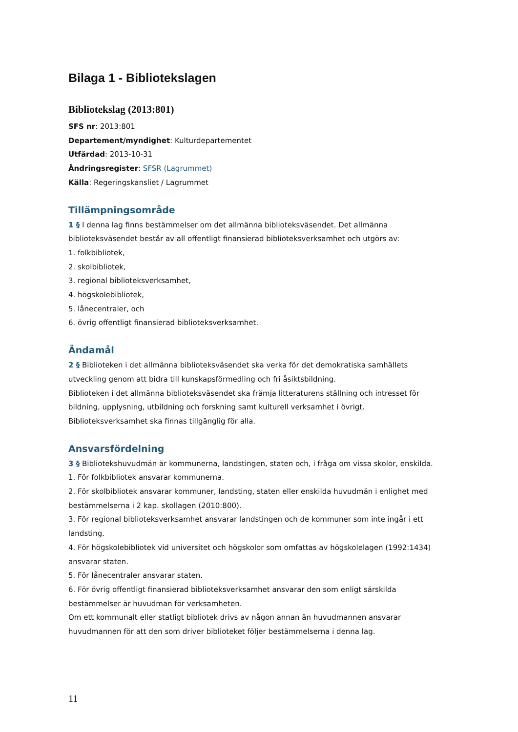Bilaga 1 - Bibliotekslagen
Bibliotekslag (2013:801)
SFS nr: 2013:801
Departement/myndighet: Kulturdepartementet
Utfärdad: 2013-10-31
Ändringsregister: SFSR (Lagrummet)
Källa: Regeringskansliet / Lagrummet
Tillämpningsområde
1 § I denna lag finns bestämmelser om det allmänna biblioteksväsendet. Det allmänna biblioteksväsendet består av all offentligt finansierad biblioteksverksamhet och utgörs av:
1. folkbibliotek,
2. skolbibliotek,
3. regional biblioteksverksamhet,
4. högskolebibliotek,
5. lånecentraler, och
6. övrig offentligt finansierad biblioteksverksamhet.
Ändamål
2 § Biblioteken i det allmänna biblioteksväsendet ska verka för det demokratiska samhällets utveckling genom att bidra till kunskapsförmedling och fri åsiktsbildning.
Biblioteken i det allmänna biblioteksväsendet ska främja litteraturens ställning och intresset för bildning, upplysning, utbildning och forskning samt kulturell verksamhet i övrigt.
Biblioteksverksamhet ska finnas tillgänglig för alla.
Ansvarsfördelning
3 § Bibliotekshuvudmän är kommunerna, landstingen, staten och, i fråga om vissa skolor, enskilda.
1. För folkbibliotek ansvarar kommunerna.
2. För skolbibliotek ansvarar kommuner, landsting, staten eller enskilda huvudmän i enlighet med bestämmelserna i 2 kap. skollagen (2010:800).
3. För regional biblioteksverksamhet ansvarar landstingen och de kommuner som inte ingår i ett landsting.
4. För högskolebibliotek vid universitet och högskolor som omfattas av högskolelagen (1992:1434) ansvarar staten.
5. För lånecentraler ansvarar staten.
6. För övrig offentligt finansierad biblioteksverksamhet ansvarar den som enligt särskilda bestämmelser är huvudman för verksamheten.
Om ett kommunalt eller statligt bibliotek drivs av någon annan än huvudmannen ansvarar huvudmannen för att den som driver biblioteket följer bestämmelserna i denna lag.
11